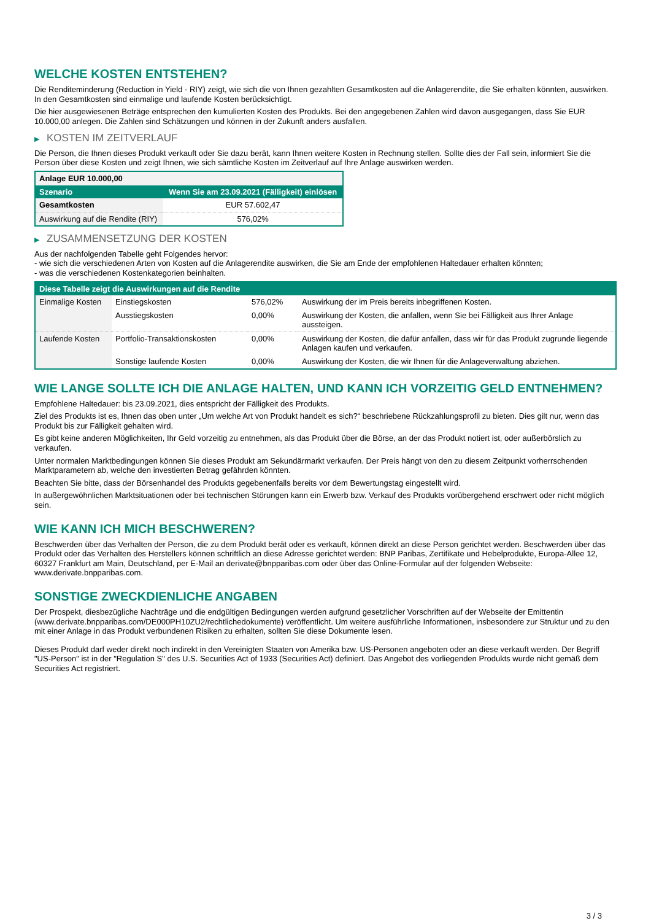WELCHE KOSTEN ENTSTEHEN?
Die Renditeminderung (Reduction in Yield - RIY) zeigt, wie sich die von Ihnen gezahlten Gesamtkosten auf die Anlagerendite, die Sie erhalten könnten, auswirken. In den Gesamtkosten sind einmalige und laufende Kosten berücksichtigt.
Die hier ausgewiesenen Beträge entsprechen den kumulierten Kosten des Produkts. Bei den angegebenen Zahlen wird davon ausgegangen, dass Sie EUR 10.000,00 anlegen. Die Zahlen sind Schätzungen und können in der Zukunft anders ausfallen.
▶ KOSTEN IM ZEITVERLAUF
Die Person, die Ihnen dieses Produkt verkauft oder Sie dazu berät, kann Ihnen weitere Kosten in Rechnung stellen. Sollte dies der Fall sein, informiert Sie die Person über diese Kosten und zeigt Ihnen, wie sich sämtliche Kosten im Zeitverlauf auf Ihre Anlage auswirken werden.
| Anlage EUR 10.000,00 | |
| --- | --- |
| Szenario | Wenn Sie am 23.09.2021 (Fälligkeit) einlösen |
| Gesamtkosten | EUR 57.602,47 |
| Auswirkung auf die Rendite (RIY) | 576,02% |
▶ ZUSAMMENSETZUNG DER KOSTEN
Aus der nachfolgenden Tabelle geht Folgendes hervor:
- wie sich die verschiedenen Arten von Kosten auf die Anlagerendite auswirken, die Sie am Ende der empfohlenen Haltedauer erhalten könnten;
- was die verschiedenen Kostenkategorien beinhalten.
| Diese Tabelle zeigt die Auswirkungen auf die Rendite | | | |
| --- | --- | --- | --- |
| Einmalige Kosten | Einstiegskosten | 576,02% | Auswirkung der im Preis bereits inbegriffenen Kosten. |
| | Ausstiegskosten | 0,00% | Auswirkung der Kosten, die anfallen, wenn Sie bei Fälligkeit aus Ihrer Anlage aussteigen. |
| Laufende Kosten | Portfolio-Transaktionskosten | 0,00% | Auswirkung der Kosten, die dafür anfallen, dass wir für das Produkt zugrunde liegende Anlagen kaufen und verkaufen. |
| | Sonstige laufende Kosten | 0,00% | Auswirkung der Kosten, die wir Ihnen für die Anlageverwaltung abziehen. |
WIE LANGE SOLLTE ICH DIE ANLAGE HALTEN, UND KANN ICH VORZEITIG GELD ENTNEHMEN?
Empfohlene Haltedauer: bis 23.09.2021, dies entspricht der Fälligkeit des Produkts.
Ziel des Produkts ist es, Ihnen das oben unter „Um welche Art von Produkt handelt es sich?“ beschriebene Rückzahlungsprofil zu bieten. Dies gilt nur, wenn das Produkt bis zur Fälligkeit gehalten wird.
Es gibt keine anderen Möglichkeiten, Ihr Geld vorzeitig zu entnehmen, als das Produkt über die Börse, an der das Produkt notiert ist, oder außerbörslich zu verkaufen.
Unter normalen Marktbedingungen können Sie dieses Produkt am Sekundärmarkt verkaufen. Der Preis hängt von den zu diesem Zeitpunkt vorherrschenden Marktparametern ab, welche den investierten Betrag gefährden könnten.
Beachten Sie bitte, dass der Börsenhandel des Produkts gegebenenfalls bereits vor dem Bewertungstag eingestellt wird.
In außergewöhnlichen Marktsituationen oder bei technischen Störungen kann ein Erwerb bzw. Verkauf des Produkts vorübergehend erschwert oder nicht möglich sein.
WIE KANN ICH MICH BESCHWEREN?
Beschwerden über das Verhalten der Person, die zu dem Produkt berät oder es verkauft, können direkt an diese Person gerichtet werden. Beschwerden über das Produkt oder das Verhalten des Herstellers können schriftlich an diese Adresse gerichtet werden: BNP Paribas, Zertifikate und Hebelprodukte, Europa-Allee 12, 60327 Frankfurt am Main, Deutschland, per E-Mail an derivate@bnpparibas.com oder über das Online-Formular auf der folgenden Webseite: www.derivate.bnpparibas.com.
SONSTIGE ZWECKDIENLICHE ANGABEN
Der Prospekt, diesbezügliche Nachträge und die endgültigen Bedingungen werden aufgrund gesetzlicher Vorschriften auf der Webseite der Emittentin (www.derivate.bnpparibas.com/DE000PH10ZU2/rechtlichedokumente) veröffentlicht. Um weitere ausführliche Informationen, insbesondere zur Struktur und zu den mit einer Anlage in das Produkt verbundenen Risiken zu erhalten, sollten Sie diese Dokumente lesen.
Dieses Produkt darf weder direkt noch indirekt in den Vereinigten Staaten von Amerika bzw. US-Personen angeboten oder an diese verkauft werden. Der Begriff "US-Person" ist in der "Regulation S" des U.S. Securities Act of 1933 (Securities Act) definiert. Das Angebot des vorliegenden Produkts wurde nicht gemäß dem Securities Act registriert.
3 / 3